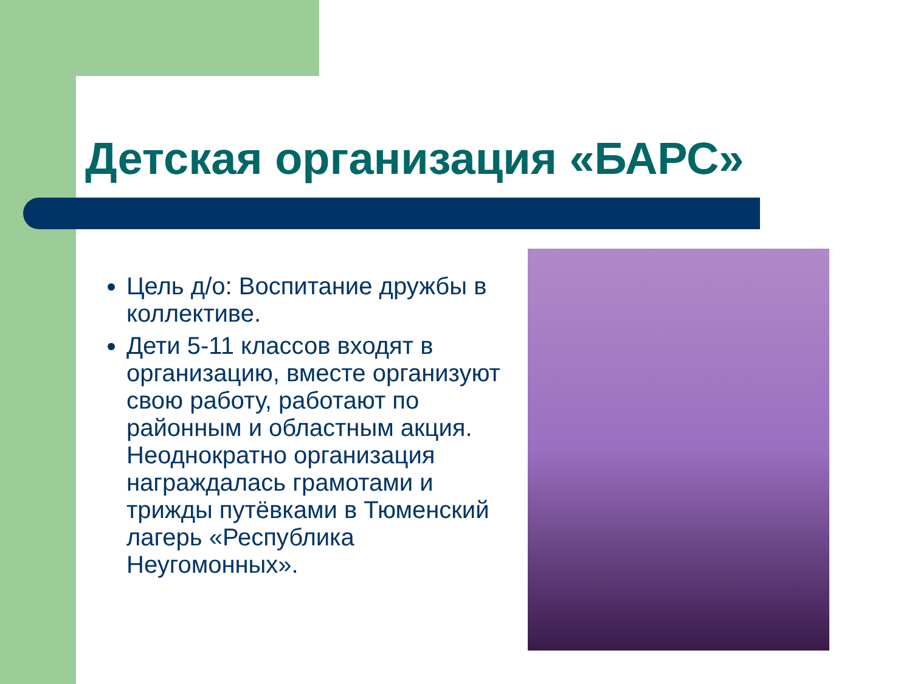Детская организация «БАРС»
Цель д/о: Воспитание дружбы в коллективе.
Дети 5-11 классов входят в организацию, вместе организуют свою работу, работают по районным и областным акция. Неоднократно организация награждалась грамотами и трижды путёвками в Тюменский лагерь «Республика Неугомонных».